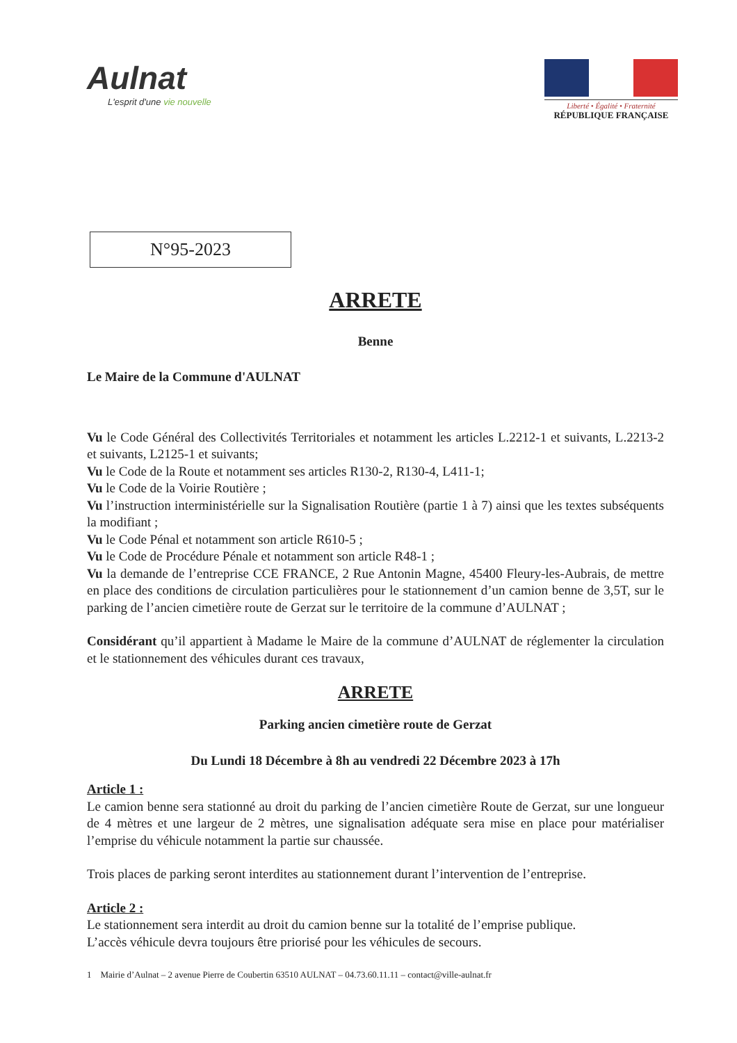Aulnat
L'esprit d'une vie nouvelle
Liberté • Égalité • Fraternité
RÉPUBLIQUE FRANÇAISE
N°95-2023
ARRETE
Benne
Le Maire de la Commune d'AULNAT
Vu le Code Général des Collectivités Territoriales et notamment les articles L.2212-1 et suivants, L.2213-2 et suivants, L2125-1 et suivants;
Vu le Code de la Route et notamment ses articles R130-2, R130-4, L411-1;
Vu le Code de la Voirie Routière ;
Vu l’instruction interministérielle sur la Signalisation Routière (partie 1 à 7) ainsi que les textes subséquents la modifiant ;
Vu le Code Pénal et notamment son article R610-5 ;
Vu le Code de Procédure Pénale et notamment son article R48-1 ;
Vu la demande de l’entreprise CCE FRANCE, 2 Rue Antonin Magne, 45400 Fleury-les-Aubrais, de mettre en place des conditions de circulation particulières pour le stationnement d’un camion benne de 3,5T, sur le parking de l’ancien cimetière route de Gerzat sur le territoire de la commune d’AULNAT ;
Considérant qu’il appartient à Madame le Maire de la commune d’AULNAT de réglementer la circulation et le stationnement des véhicules durant ces travaux,
ARRETE
Parking ancien cimetière route de Gerzat
Du Lundi 18 Décembre à 8h au vendredi 22 Décembre 2023 à 17h
Article 1 :
Le camion benne sera stationné au droit du parking de l’ancien cimetière Route de Gerzat, sur une longueur de 4 mètres et une largeur de 2 mètres, une signalisation adéquate sera mise en place pour matérialiser l’emprise du véhicule notamment la partie sur chaussée.
Trois places de parking seront interdites au stationnement durant l’intervention de l’entreprise.
Article 2 :
Le stationnement sera interdit au droit du camion benne sur la totalité de l’emprise publique.
L’accès véhicule devra toujours être priorisé pour les véhicules de secours.
1 Mairie d’Aulnat – 2 avenue Pierre de Coubertin 63510 AULNAT – 04.73.60.11.11 – contact@ville-aulnat.fr